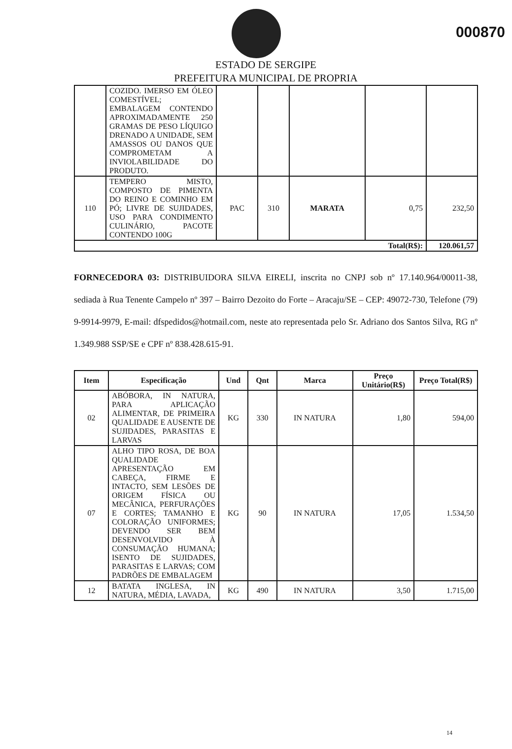000870
ESTADO DE SERGIPE
PREFEITURA MUNICIPAL DE PROPRIA
| | COZIDO. IMERSO EM ÓLEO COMESTÍVEL; EMBALAGEM CONTENDO APROXIMADAMENTE 250 GRAMAS DE PESO LÍQUIGO DRENADO A UNIDADE, SEM AMASSOS OU DANOS QUE COMPROMETAM A INVIOLABILIDADE DO PRODUTO. | | | | | |
| 110 | TEMPERO MISTO, COMPOSTO DE PIMENTA DO REINO E COMINHO EM PÓ; LIVRE DE SUJIDADES, USO PARA CONDIMENTO CULINÁRIO, PACOTE CONTENDO 100G | PAC | 310 | MARATA | 0,75 | 232,50 |
| Total(R$): | | | | | | 120.061,57 |
FORNECEDORA 03: DISTRIBUIDORA SILVA EIRELI, inscrita no CNPJ sob nº 17.140.964/00011-38, sediada à Rua Tenente Campelo nº 397 – Bairro Dezoito do Forte – Aracaju/SE – CEP: 49072-730, Telefone (79) 9-9914-9979, E-mail: dfspedidos@hotmail.com, neste ato representada pelo Sr. Adriano dos Santos Silva, RG nº 1.349.988 SSP/SE e CPF nº 838.428.615-91.
| Item | Especificação | Und | Qnt | Marca | Preço Unitário(R$) | Preço Total(R$) |
| --- | --- | --- | --- | --- | --- | --- |
| 02 | ABÓBORA, IN NATURA, PARA APLICAÇÃO ALIMENTAR, DE PRIMEIRA QUALIDADE E AUSENTE DE SUJIDADES, PARASITAS E LARVAS | KG | 330 | IN NATURA | 1,80 | 594,00 |
| 07 | ALHO TIPO ROSA, DE BOA QUALIDADE APRESENTAÇÃO EM CABEÇA, FIRME E INTACTO, SEM LESÕES DE ORIGEM FÍSICA OU MECÂNICA, PERFURAÇÕES E CORTES; TAMANHO E COLORAÇÃO UNIFORMES; DEVENDO SER BEM DESENVOLVIDO À CONSUMAÇÃO HUMANA; ISENTO DE SUJIDADES, PARASITAS E LARVAS; COM PADRÕES DE EMBALAGEM | KG | 90 | IN NATURA | 17,05 | 1.534,50 |
| 12 | BATATA INGLESA, IN NATURA, MÉDIA, LAVADA, | KG | 490 | IN NATURA | 3,50 | 1.715,00 |
14